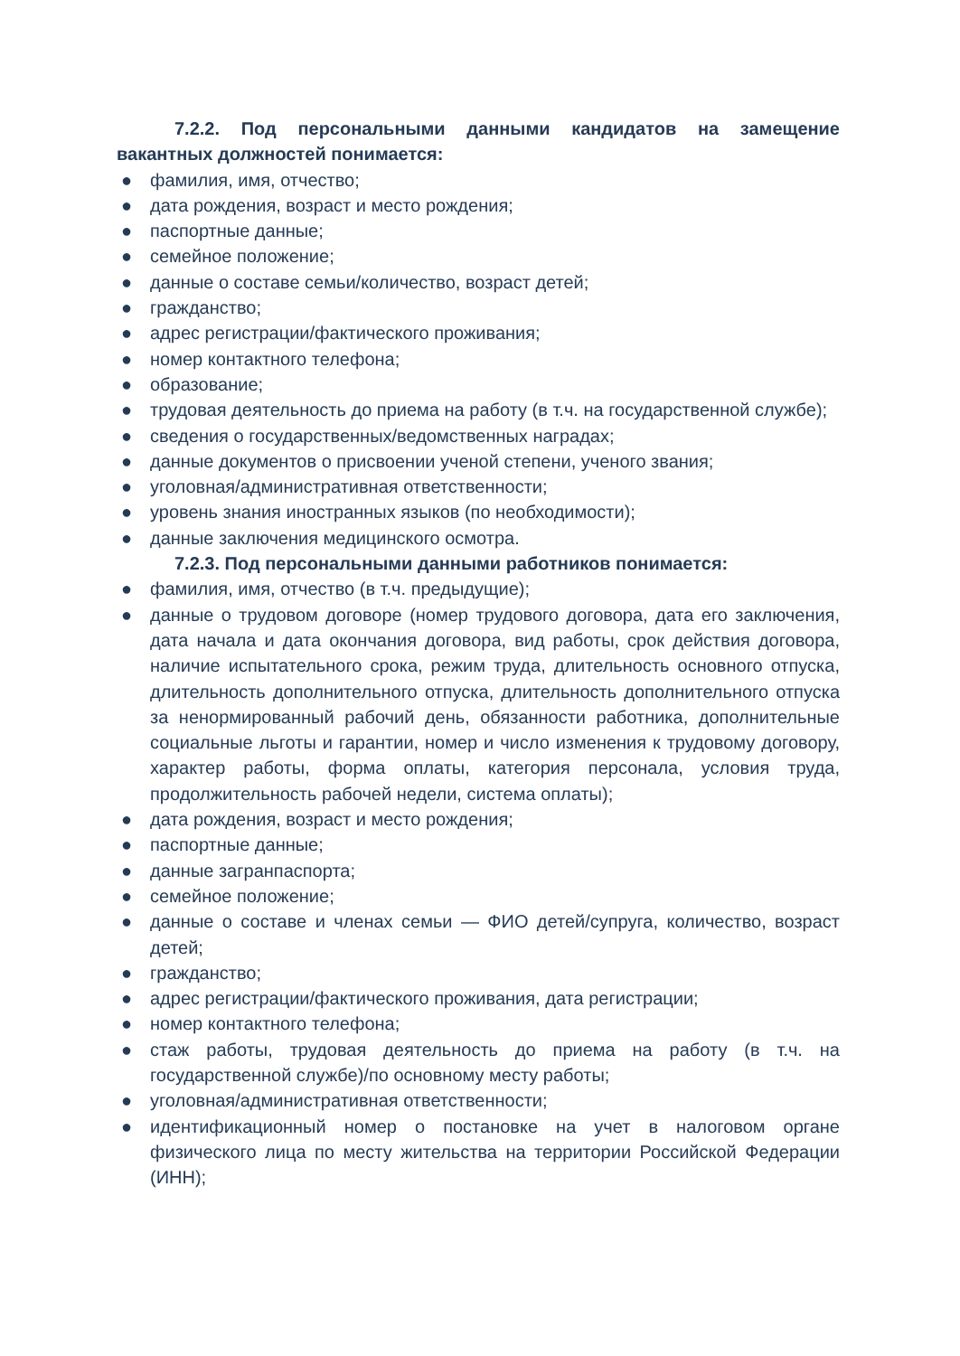7.2.2. Под персональными данными кандидатов на замещение вакантных должностей понимается:
● фамилия, имя, отчество;
● дата рождения, возраст и место рождения;
● паспортные данные;
● семейное положение;
● данные о составе семьи/количество, возраст детей;
● гражданство;
● адрес регистрации/фактического проживания;
● номер контактного телефона;
● образование;
● трудовая деятельность до приема на работу (в т.ч. на государственной службе);
● сведения о государственных/ведомственных наградах;
● данные документов о присвоении ученой степени, ученого звания;
● уголовная/административная ответственности;
● уровень знания иностранных языков (по необходимости);
● данные заключения медицинского осмотра.
7.2.3. Под персональными данными работников понимается:
● фамилия, имя, отчество (в т.ч. предыдущие);
● данные о трудовом договоре (номер трудового договора, дата его заключения, дата начала и дата окончания договора, вид работы, срок действия договора, наличие испытательного срока, режим труда, длительность основного отпуска, длительность дополнительного отпуска, длительность дополнительного отпуска за ненормированный рабочий день, обязанности работника, дополнительные социальные льготы и гарантии, номер и число изменения к трудовому договору, характер работы, форма оплаты, категория персонала, условия труда, продолжительность рабочей недели, система оплаты);
● дата рождения, возраст и место рождения;
● паспортные данные;
● данные загранпаспорта;
● семейное положение;
● данные о составе и членах семьи — ФИО детей/супруга, количество, возраст детей;
● гражданство;
● адрес регистрации/фактического проживания, дата регистрации;
● номер контактного телефона;
● стаж работы, трудовая деятельность до приема на работу (в т.ч. на государственной службе)/по основному месту работы;
● уголовная/административная ответственности;
● идентификационный номер о постановке на учет в налоговом органе физического лица по месту жительства на территории Российской Федерации (ИНН);